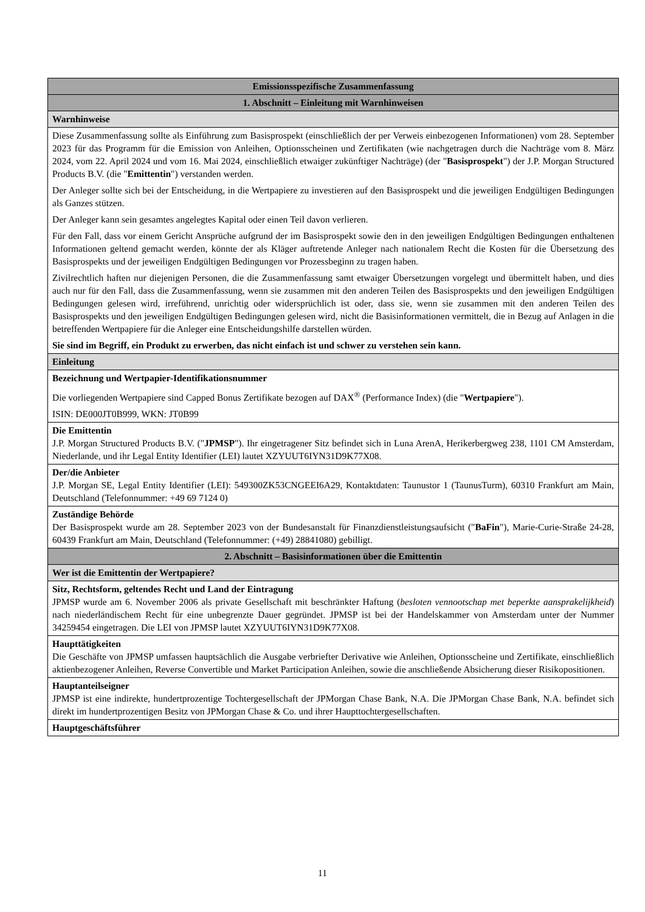| Emissionsspezifische Zusammenfassung |
| 1. Abschnitt – Einleitung mit Warnhinweisen |
| Warnhinweise |
| Diese Zusammenfassung sollte als Einführung zum Basisprospekt (einschließlich der per Verweis einbezogenen Informationen) vom 28. September 2023 für das Programm für die Emission von Anleihen, Optionsscheinen und Zertifikaten (wie nachgetragen durch die Nachträge vom 8. März 2024, vom 22. April 2024 und vom 16. Mai 2024, einschließlich etwaiger zukünftiger Nachträge) (der " Basisprospekt ") der J.P. Morgan Structured Products B.V. (die " Emittentin ") verstanden werden. Der Anleger sollte sich bei der Entscheidung, in die Wertpapiere zu investieren auf den Basisprospekt und die jeweiligen Endgültigen Bedingungen als Ganzes stützen. Der Anleger kann sein gesamtes angelegtes Kapital oder einen Teil davon verlieren. Für den Fall, dass vor einem Gericht Ansprüche aufgrund der im Basisprospekt sowie den in den jeweiligen Endgültigen Bedingungen enthaltenen Informationen geltend gemacht werden, könnte der als Kläger auftretende Anleger nach nationalem Recht die Kosten für die Übersetzung des Basisprospekts und der jeweiligen Endgültigen Bedingungen vor Prozessbeginn zu tragen haben. Zivilrechtlich haften nur diejenigen Personen, die die Zusammenfassung samt etwaiger Übersetzungen vorgelegt und übermittelt haben, und dies auch nur für den Fall, dass die Zusammenfassung, wenn sie zusammen mit den anderen Teilen des Basisprospekts und den jeweiligen Endgültigen Bedingungen gelesen wird, irreführend, unrichtig oder widersprüchlich ist oder, dass sie, wenn sie zusammen mit den anderen Teilen des Basisprospekts und den jeweiligen Endgültigen Bedingungen gelesen wird, nicht die Basisinformationen vermittelt, die in Bezug auf Anlagen in die betreffenden Wertpapiere für die Anleger eine Entscheidungshilfe darstellen würden. Sie sind im Begriff, ein Produkt zu erwerben, das nicht einfach ist und schwer zu verstehen sein kann. |
| Einleitung |
| Bezeichnung und Wertpapier-Identifikationsnummer Die vorliegenden Wertpapiere sind Capped Bonus Zertifikate bezogen auf DAX<sup>®</sup> (Performance Index) (die " Wertpapiere "). ISIN: DE000JT0B999, WKN: JT0B99 |
| Die Emittentin J.P. Morgan Structured Products B.V. (" JPMSP "). Ihr eingetragener Sitz befindet sich in Luna ArenA, Herikerbergweg 238, 1101 CM Amsterdam, Niederlande, und ihr Legal Entity Identifier (LEI) lautet XZYUUT6IYN31D9K77X08. |
| Der/die Anbieter J.P. Morgan SE, Legal Entity Identifier (LEI): 549300ZK53CNGEEI6A29, Kontaktdaten: Taunustor 1 (TaunusTurm), 60310 Frankfurt am Main, Deutschland (Telefonnummer: +49 69 7124 0) |
| Zuständige Behörde Der Basisprospekt wurde am 28. September 2023 von der Bundesanstalt für Finanzdienstleistungsaufsicht (" BaFin "), Marie-Curie-Straße 24-28, 60439 Frankfurt am Main, Deutschland (Telefonnummer: (+49) 28841080) gebilligt. |
| 2. Abschnitt – Basisinformationen über die Emittentin |
| Wer ist die Emittentin der Wertpapiere? |
| Sitz, Rechtsform, geltendes Recht und Land der Eintragung JPMSP wurde am 6. November 2006 als private Gesellschaft mit beschränkter Haftung ( besloten vennootschap met beperkte aansprakelijkheid ) nach niederländischem Recht für eine unbegrenzte Dauer gegründet. JPMSP ist bei der Handelskammer von Amsterdam unter der Nummer 34259454 eingetragen. Die LEI von JPMSP lautet XZYUUT6IYN31D9K77X08. |
| Haupttätigkeiten Die Geschäfte von JPMSP umfassen hauptsächlich die Ausgabe verbriefter Derivative wie Anleihen, Optionsscheine und Zertifikate, einschließlich aktienbezogener Anleihen, Reverse Convertible und Market Participation Anleihen, sowie die anschließende Absicherung dieser Risikopositionen. |
| Hauptanteilseigner JPMSP ist eine indirekte, hundertprozentige Tochtergesellschaft der JPMorgan Chase Bank, N.A. Die JPMorgan Chase Bank, N.A. befindet sich direkt im hundertprozentigen Besitz von JPMorgan Chase & Co. und ihrer Haupttochtergesellschaften. |
| Hauptgeschäftsführer |
11